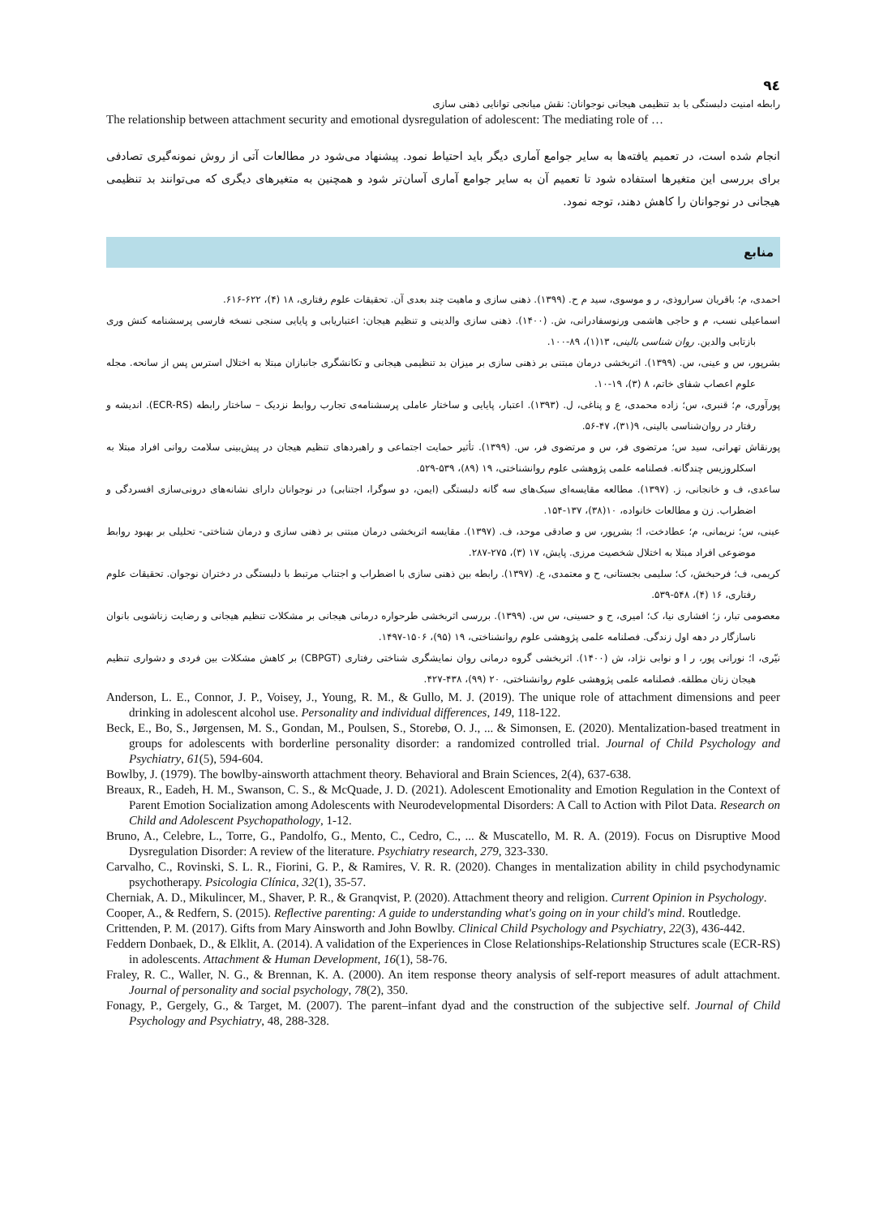٩٤
رابطه امنیت دلبستگی با بد تنظیمی هیجانی نوجوانان: نقش میانجی توانایی ذهنی سازی
The relationship between attachment security and emotional dysregulation of adolescent: The mediating role of …
انجام شده است، در تعمیم یافته‌ها به سایر جوامع آماری دیگر باید احتیاط نمود. پیشنهاد می‌شود در مطالعات آتی از روش نمونه‌گیری تصادفی برای بررسی این متغیرها استفاده شود تا تعمیم آن به سایر جوامع آماری آسان‌تر شود و همچنین به متغیرهای دیگری که می‌توانند بد تنظیمی هیجانی در نوجوانان را کاهش دهند، توجه نمود.
منابع
احمدی، م؛ باقریان سراروذی، ر و موسوی، سید م ح. (۱۳۹۹). ذهنی سازی و ماهیت چند بعدی آن. تحقیقات علوم رفتاری، ۱۸ (۴)، ۶۲۲-۶۱۶.
اسماعیلی نسب، م و حاجی هاشمی ورنوسفادرانی، ش. (۱۴۰۰). ذهنی سازی والدینی و تنظیم هیجان: اعتباریابی و پایایی سنجی نسخه فارسی پرسشنامه کنش وری بازتابی والدین. روان شناسی بالینی، ۱۳(۱)، ۸۹-۱۰۰.
بشرپور، س و عینی، س. (۱۳۹۹). اثربخشی درمان مبتنی بر ذهنی سازی بر میزان بد تنظیمی هیجانی و تکانشگری جانبازان مبتلا به اختلال استرس پس از سانحه. مجله علوم اعصاب شفای خاتم، ۸ (۳)، ۱۹-۱۰.
پورآوری، م؛ قنبری، س؛ زاده محمدی، ع و پناغی، ل. (۱۳۹۳). اعتبار، پایایی و ساختار عاملی پرسشنامه‌ی تجارب روابط نزدیک – ساختار رابطه (ECR-RS). اندیشه و رفتار در روان‌شناسی بالینی، ۹(۳۱)، ۴۷-۵۶.
پورنقاش تهرانی، سید س؛ مرتضوی فر، س و مرتضوی فر، س. (۱۳۹۹). تأثیر حمایت اجتماعی و راهبردهای تنظیم هیجان در پیش‌بینی سلامت روانی افراد مبتلا به اسکلروزیس چندگانه. فصلنامه علمی پژوهشی علوم روانشناختی، ۱۹ (۸۹)، ۵۳۹-۵۲۹.
ساعدی، ف و خانجانی، ز. (۱۳۹۷). مطالعه مقایسه‌ای سبک‌های سه گانه دلبستگی (ایمن، دو سوگرا، اجتنابی) در نوجوانان دارای نشانه‌های درونی‌سازی افسردگی و اضطراب. زن و مطالعات خانواده، ۱۰(۳۸)، ۱۳۷-۱۵۴.
عینی، س؛ نریمانی، م؛ عطادخت، ا؛ بشرپور، س و صادقی موحد، ف. (۱۳۹۷). مقایسه اثربخشی درمان مبتنی بر ذهنی سازی و درمان شناختی- تحلیلی بر بهبود روابط موضوعی افراد مبتلا به اختلال شخصیت مرزی. پایش، ۱۷ (۳)، ۲۷۵-۲۸۷.
کریمی، ف؛ فرحبخش، ک؛ سلیمی بجستانی، ح و معتمدی، ع. (۱۳۹۷). رابطه بین ذهنی سازی با اضطراب و اجتناب مرتبط با دلبستگی در دختران نوجوان. تحقیقات علوم رفتاری، ۱۶ (۴)، ۵۴۸-۵۳۹.
معصومی تبار، ز؛ افشاری نیا، ک؛ امیری، ح و حسینی، س س. (۱۳۹۹). بررسی اثربخشی طرحواره درمانی هیجانی بر مشکلات تنظیم هیجانی و رضایت زناشویی بانوان ناسازگار در دهه اول زندگی. فصلنامه علمی پژوهشی علوم روانشناختی، ۱۹ (۹۵)، ۱۵۰۶-۱۴۹۷.
نیّری، ا؛ نورانی پور، ر ا و نوابی نژاد، ش (۱۴۰۰). اثربخشی گروه درمانی روان نمایشگری شناختی رفتاری (CBPGT) بر کاهش مشکلات بین فردی و دشواری تنظیم هیجان زنان مطلقه. فصلنامه علمی پژوهشی علوم روانشناختی، ۲۰ (۹۹)، ۴۳۸-۴۲۷.
Anderson, L. E., Connor, J. P., Voisey, J., Young, R. M., & Gullo, M. J. (2019). The unique role of attachment dimensions and peer drinking in adolescent alcohol use. Personality and individual differences, 149, 118-122.
Beck, E., Bo, S., Jørgensen, M. S., Gondan, M., Poulsen, S., Storebø, O. J., ... & Simonsen, E. (2020). Mentalization-based treatment in groups for adolescents with borderline personality disorder: a randomized controlled trial. Journal of Child Psychology and Psychiatry, 61(5), 594-604.
Bowlby, J. (1979). The bowlby-ainsworth attachment theory. Behavioral and Brain Sciences, 2(4), 637-638.
Breaux, R., Eadeh, H. M., Swanson, C. S., & McQuade, J. D. (2021). Adolescent Emotionality and Emotion Regulation in the Context of Parent Emotion Socialization among Adolescents with Neurodevelopmental Disorders: A Call to Action with Pilot Data. Research on Child and Adolescent Psychopathology, 1-12.
Bruno, A., Celebre, L., Torre, G., Pandolfo, G., Mento, C., Cedro, C., ... & Muscatello, M. R. A. (2019). Focus on Disruptive Mood Dysregulation Disorder: A review of the literature. Psychiatry research, 279, 323-330.
Carvalho, C., Rovinski, S. L. R., Fiorini, G. P., & Ramires, V. R. R. (2020). Changes in mentalization ability in child psychodynamic psychotherapy. Psicologia Clínica, 32(1), 35-57.
Cherniak, A. D., Mikulincer, M., Shaver, P. R., & Granqvist, P. (2020). Attachment theory and religion. Current Opinion in Psychology.
Cooper, A., & Redfern, S. (2015). Reflective parenting: A guide to understanding what's going on in your child's mind. Routledge.
Crittenden, P. M. (2017). Gifts from Mary Ainsworth and John Bowlby. Clinical Child Psychology and Psychiatry, 22(3), 436-442.
Feddern Donbaek, D., & Elklit, A. (2014). A validation of the Experiences in Close Relationships-Relationship Structures scale (ECR-RS) in adolescents. Attachment & Human Development, 16(1), 58-76.
Fraley, R. C., Waller, N. G., & Brennan, K. A. (2000). An item response theory analysis of self-report measures of adult attachment. Journal of personality and social psychology, 78(2), 350.
Fonagy, P., Gergely, G., & Target, M. (2007). The parent–infant dyad and the construction of the subjective self. Journal of Child Psychology and Psychiatry, 48, 288-328.